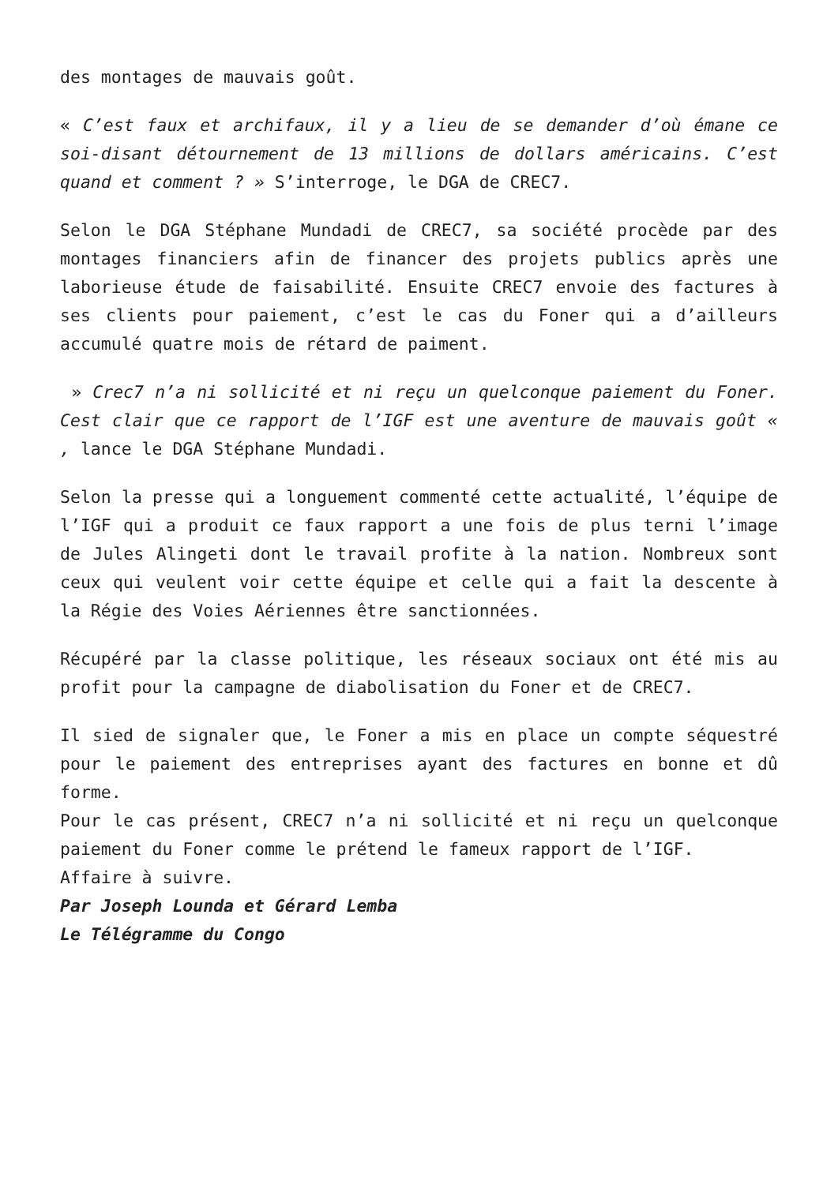des montages de mauvais goût.
« C’est faux et archifaux, il y a lieu de se demander d’où émane ce soi-disant détournement de 13 millions de dollars américains. C’est quand et comment ? » S’interroge, le DGA de CREC7.
Selon le DGA Stéphane Mundadi de CREC7, sa société procède par des montages financiers afin de financer des projets publics après une laborieuse étude de faisabilité. Ensuite CREC7 envoie des factures à ses clients pour paiement, c’est le cas du Foner qui a d’ailleurs accumulé quatre mois de rétard de paiment.
» Crec7 n’a ni sollicité et ni reçu un quelconque paiement du Foner. Cest clair que ce rapport de l’IGF est une aventure de mauvais goût « , lance le DGA Stéphane Mundadi.
Selon la presse qui a longuement commenté cette actualité, l’équipe de l’IGF qui a produit ce faux rapport a une fois de plus terni l’image de Jules Alingeti dont le travail profite à la nation. Nombreux sont ceux qui veulent voir cette équipe et celle qui a fait la descente à la Régie des Voies Aériennes être sanctionnées.
Récupéré par la classe politique, les réseaux sociaux ont été mis au profit pour la campagne de diabolisation du Foner et de CREC7.
Il sied de signaler que, le Foner a mis en place un compte séquestré pour le paiement des entreprises ayant des factures en bonne et dû forme.
Pour le cas présent, CREC7 n’a ni sollicité et ni reçu un quelconque paiement du Foner comme le prétend le fameux rapport de l’IGF.
Affaire à suivre.
Par Joseph Lounda et Gérard Lemba
Le Télégramme du Congo